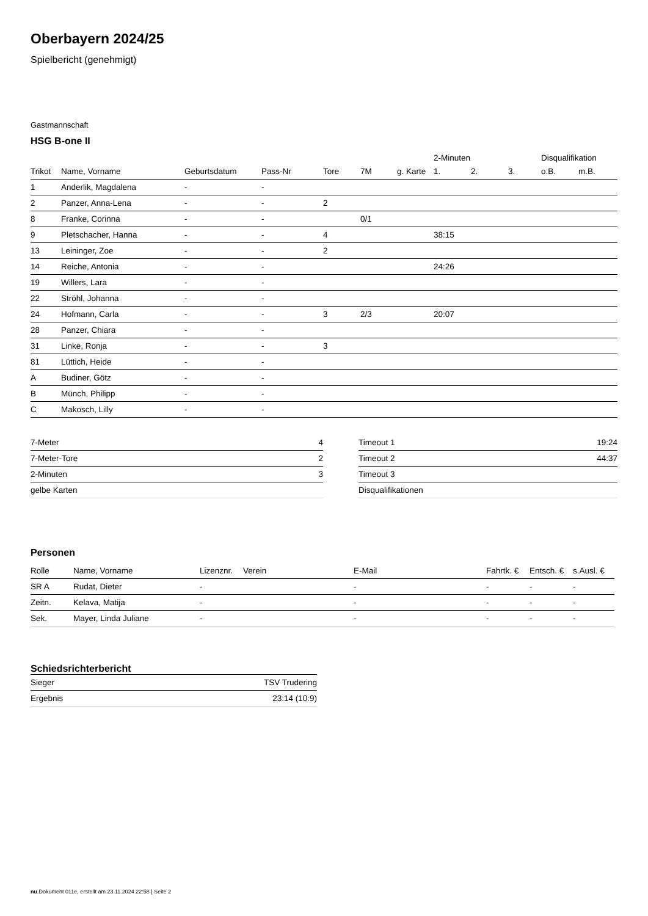Oberbayern 2024/25
Spielbericht (genehmigt)
Gastmannschaft
HSG B-one II
| | | | | | | | 2-Minuten | | | Disqualifikation | |
| --- | --- | --- | --- | --- | --- | --- | --- | --- | --- | --- | --- |
| Trikot | Name, Vorname | Geburtsdatum | Pass-Nr | Tore | 7M | g. Karte | 1. | 2. | 3. | o.B. | m.B. |
| 1 | Anderlik, Magdalena | - | - | | | | | | | | |
| 2 | Panzer, Anna-Lena | - | - | 2 | | | | | | | |
| 8 | Franke, Corinna | - | - | | 0/1 | | | | | | |
| 9 | Pletschacher, Hanna | - | - | 4 | | | 38:15 | | | | |
| 13 | Leininger, Zoe | - | - | 2 | | | | | | | |
| 14 | Reiche, Antonia | - | - | | | | 24:26 | | | | |
| 19 | Willers, Lara | - | - | | | | | | | | |
| 22 | Ströhl, Johanna | - | - | | | | | | | | |
| 24 | Hofmann, Carla | - | - | 3 | 2/3 | | 20:07 | | | | |
| 28 | Panzer, Chiara | - | - | | | | | | | | |
| 31 | Linke, Ronja | - | - | 3 | | | | | | | |
| 81 | Lüttich, Heide | - | - | | | | | | | | |
| A | Budiner, Götz | - | - | | | | | | | | |
| B | Münch, Philipp | - | - | | | | | | | | |
| C | Makosch, Lilly | - | - | | | | | | | | |
| 7-Meter | 4 |
| 7-Meter-Tore | 2 |
| 2-Minuten | 3 |
| gelbe Karten | |
| Timeout 1 | 19:24 |
| Timeout 2 | 44:37 |
| Timeout 3 | |
| Disqualifikationen | |
Personen
| Rolle | Name, Vorname | Lizenznr. | Verein | E-Mail | Fahrtk. € | Entsch. € | s.Ausl. € |
| --- | --- | --- | --- | --- | --- | --- | --- |
| SR A | Rudat, Dieter | - | | - | - | - | - |
| Zeitn. | Kelava, Matija | - | | - | - | - | - |
| Sek. | Mayer, Linda Juliane | - | | - | - | - | - |
Schiedsrichterbericht
| Sieger | TSV Trudering |
| Ergebnis | 23:14 (10:9) |
nu.Dokument 011e, erstellt am 23.11.2024 22:58 | Seite 2